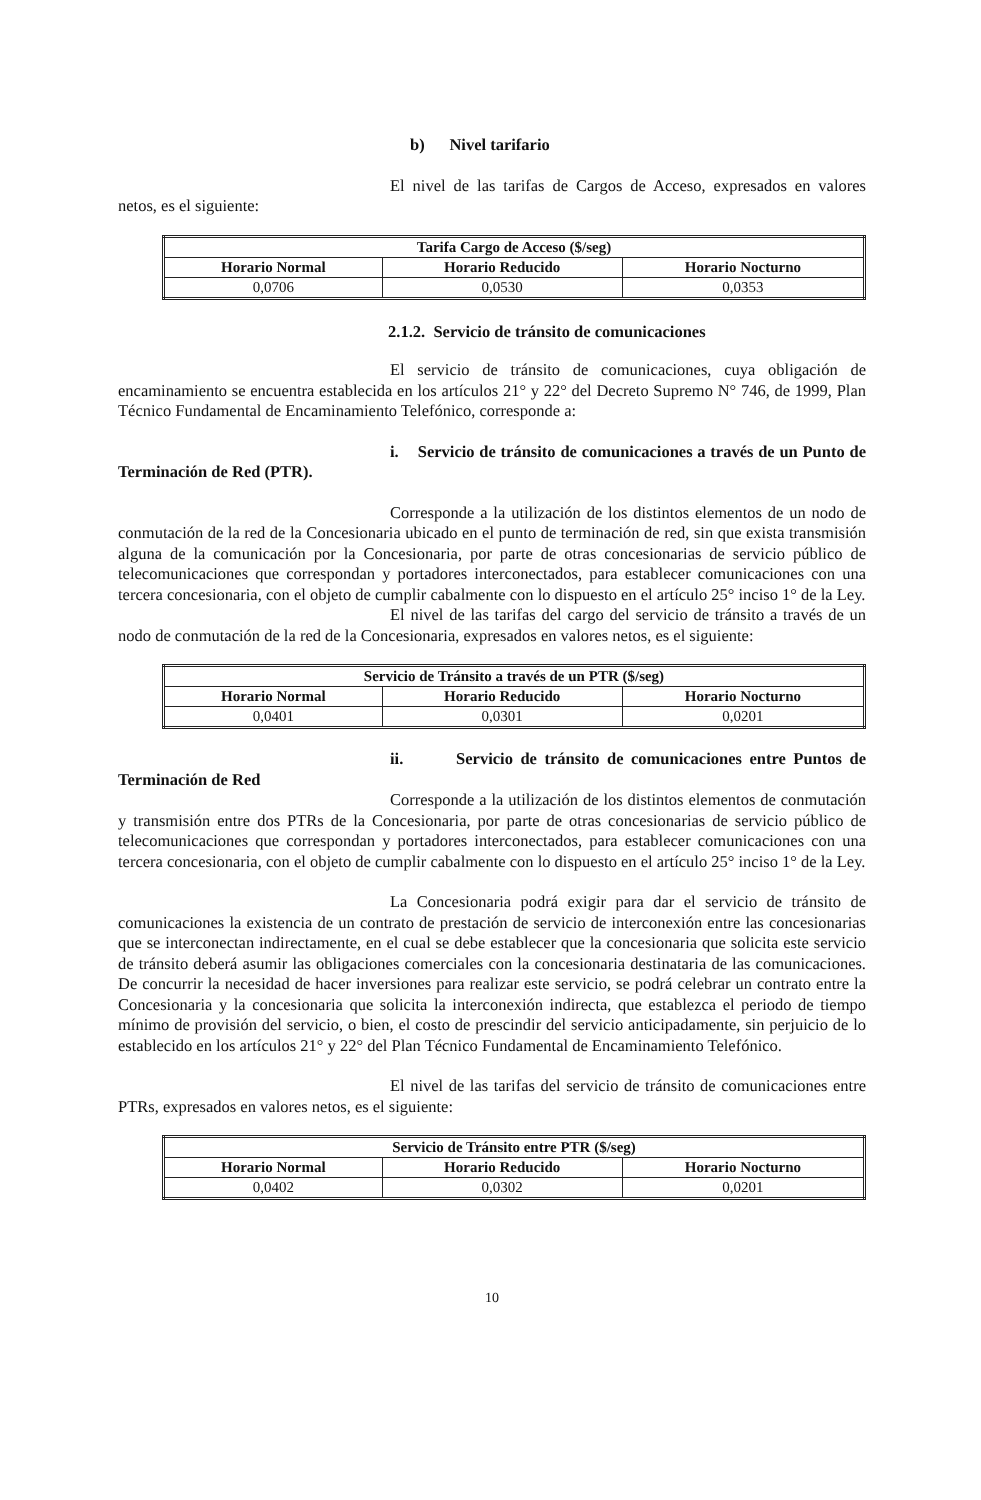b) Nivel tarifario
El nivel de las tarifas de Cargos de Acceso, expresados en valores netos, es el siguiente:
| Tarifa Cargo de Acceso ($/seg) | | |
| --- | --- | --- |
| Horario Normal | Horario Reducido | Horario Nocturno |
| 0,0706 | 0,0530 | 0,0353 |
2.1.2. Servicio de tránsito de comunicaciones
El servicio de tránsito de comunicaciones, cuya obligación de encaminamiento se encuentra establecida en los artículos 21° y 22° del Decreto Supremo N° 746, de 1999, Plan Técnico Fundamental de Encaminamiento Telefónico, corresponde a:
i. Servicio de tránsito de comunicaciones a través de un Punto de Terminación de Red (PTR).
Corresponde a la utilización de los distintos elementos de un nodo de conmutación de la red de la Concesionaria ubicado en el punto de terminación de red, sin que exista transmisión alguna de la comunicación por la Concesionaria, por parte de otras concesionarias de servicio público de telecomunicaciones que correspondan y portadores interconectados, para establecer comunicaciones con una tercera concesionaria, con el objeto de cumplir cabalmente con lo dispuesto en el artículo 25° inciso 1° de la Ley.
El nivel de las tarifas del cargo del servicio de tránsito a través de un nodo de conmutación de la red de la Concesionaria, expresados en valores netos, es el siguiente:
| Servicio de Tránsito a través de un PTR ($/seg) | | |
| --- | --- | --- |
| Horario Normal | Horario Reducido | Horario Nocturno |
| 0,0401 | 0,0301 | 0,0201 |
ii. Servicio de tránsito de comunicaciones entre Puntos de Terminación de Red
Corresponde a la utilización de los distintos elementos de conmutación y transmisión entre dos PTRs de la Concesionaria, por parte de otras concesionarias de servicio público de telecomunicaciones que correspondan y portadores interconectados, para establecer comunicaciones con una tercera concesionaria, con el objeto de cumplir cabalmente con lo dispuesto en el artículo 25° inciso 1° de la Ley.
La Concesionaria podrá exigir para dar el servicio de tránsito de comunicaciones la existencia de un contrato de prestación de servicio de interconexión entre las concesionarias que se interconectan indirectamente, en el cual se debe establecer que la concesionaria que solicita este servicio de tránsito deberá asumir las obligaciones comerciales con la concesionaria destinataria de las comunicaciones. De concurrir la necesidad de hacer inversiones para realizar este servicio, se podrá celebrar un contrato entre la Concesionaria y la concesionaria que solicita la interconexión indirecta, que establezca el periodo de tiempo mínimo de provisión del servicio, o bien, el costo de prescindir del servicio anticipadamente, sin perjuicio de lo establecido en los artículos 21° y 22° del Plan Técnico Fundamental de Encaminamiento Telefónico.
El nivel de las tarifas del servicio de tránsito de comunicaciones entre PTRs, expresados en valores netos, es el siguiente:
| Servicio de Tránsito entre PTR ($/seg) | | |
| --- | --- | --- |
| Horario Normal | Horario Reducido | Horario Nocturno |
| 0,0402 | 0,0302 | 0,0201 |
10